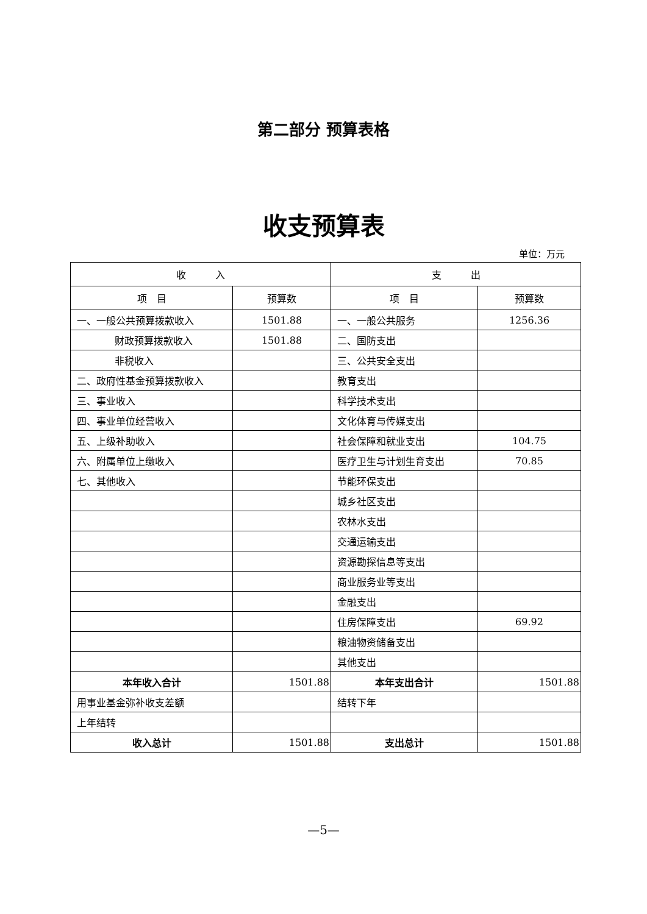第二部分 预算表格
收支预算表
单位：万元
| 收 入 | | 支 出 | |
| --- | --- | --- | --- |
| 项 目 | 预算数 | 项 目 | 预算数 |
| 一、一般公共预算拨款收入 | 1501.88 | 一、一般公共服务 | 1256.36 |
| 财政预算拨款收入 | 1501.88 | 二、国防支出 | |
| 非税收入 | | 三、公共安全支出 | |
| 二、政府性基金预算拨款收入 | | 教育支出 | |
| 三、事业收入 | | 科学技术支出 | |
| 四、事业单位经营收入 | | 文化体育与传媒支出 | |
| 五、上级补助收入 | | 社会保障和就业支出 | 104.75 |
| 六、附属单位上缴收入 | | 医疗卫生与计划生育支出 | 70.85 |
| 七、其他收入 | | 节能环保支出 | |
| | | 城乡社区支出 | |
| | | 农林水支出 | |
| | | 交通运输支出 | |
| | | 资源勘探信息等支出 | |
| | | 商业服务业等支出 | |
| | | 金融支出 | |
| | | 住房保障支出 | 69.92 |
| | | 粮油物资储备支出 | |
| | | 其他支出 | |
| 本年收入合计 | 1501.88 | 本年支出合计 | 1501.88 |
| 用事业基金弥补收支差额 | | 结转下年 | |
| 上年结转 | | | |
| 收入总计 | 1501.88 | 支出总计 | 1501.88 |
—5—